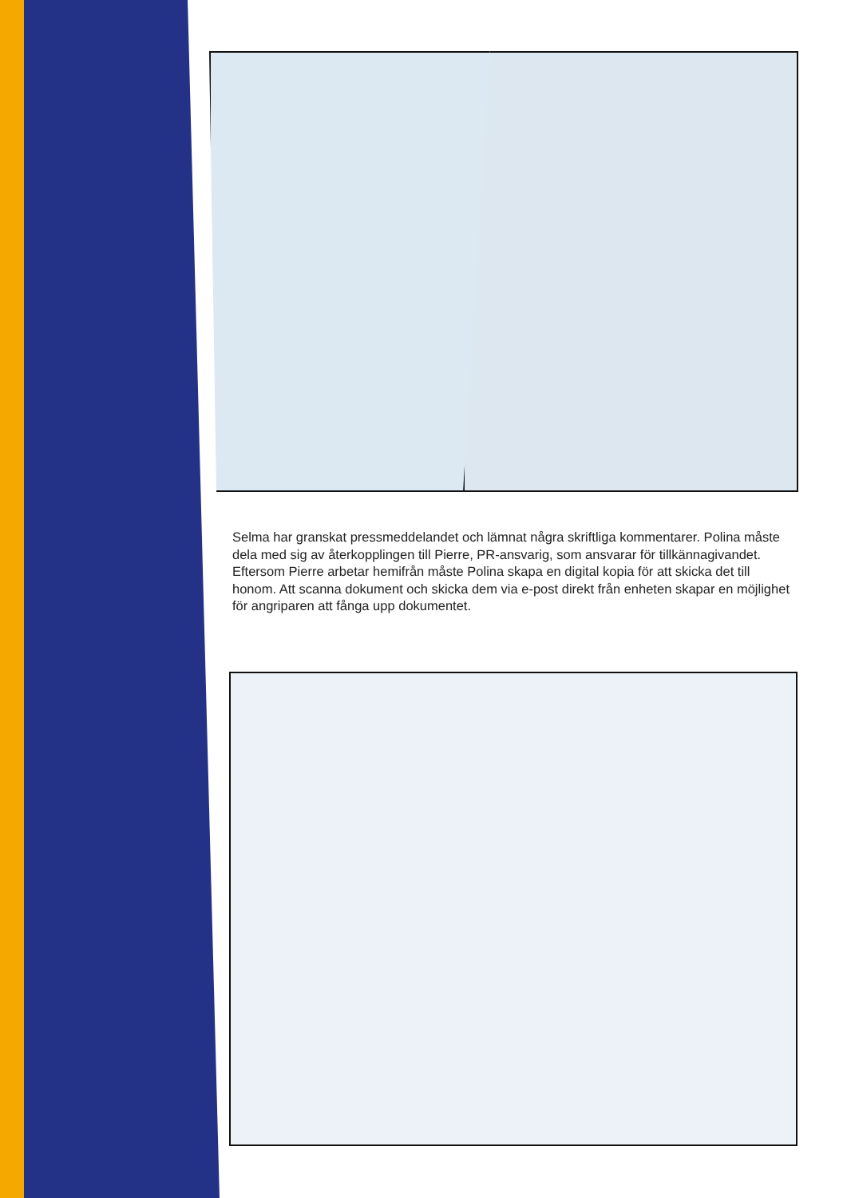Selma har granskat pressmeddelandet och lämnat några skriftliga kommentarer. Polina måste dela med sig av återkopplingen till Pierre, PR-ansvarig, som ansvarar för tillkännagivandet. Eftersom Pierre arbetar hemifrån måste Polina skapa en digital kopia för att skicka det till honom. Att scanna dokument och skicka dem via e-post direkt från enheten skapar en möjlighet för angriparen att fånga upp dokumentet.